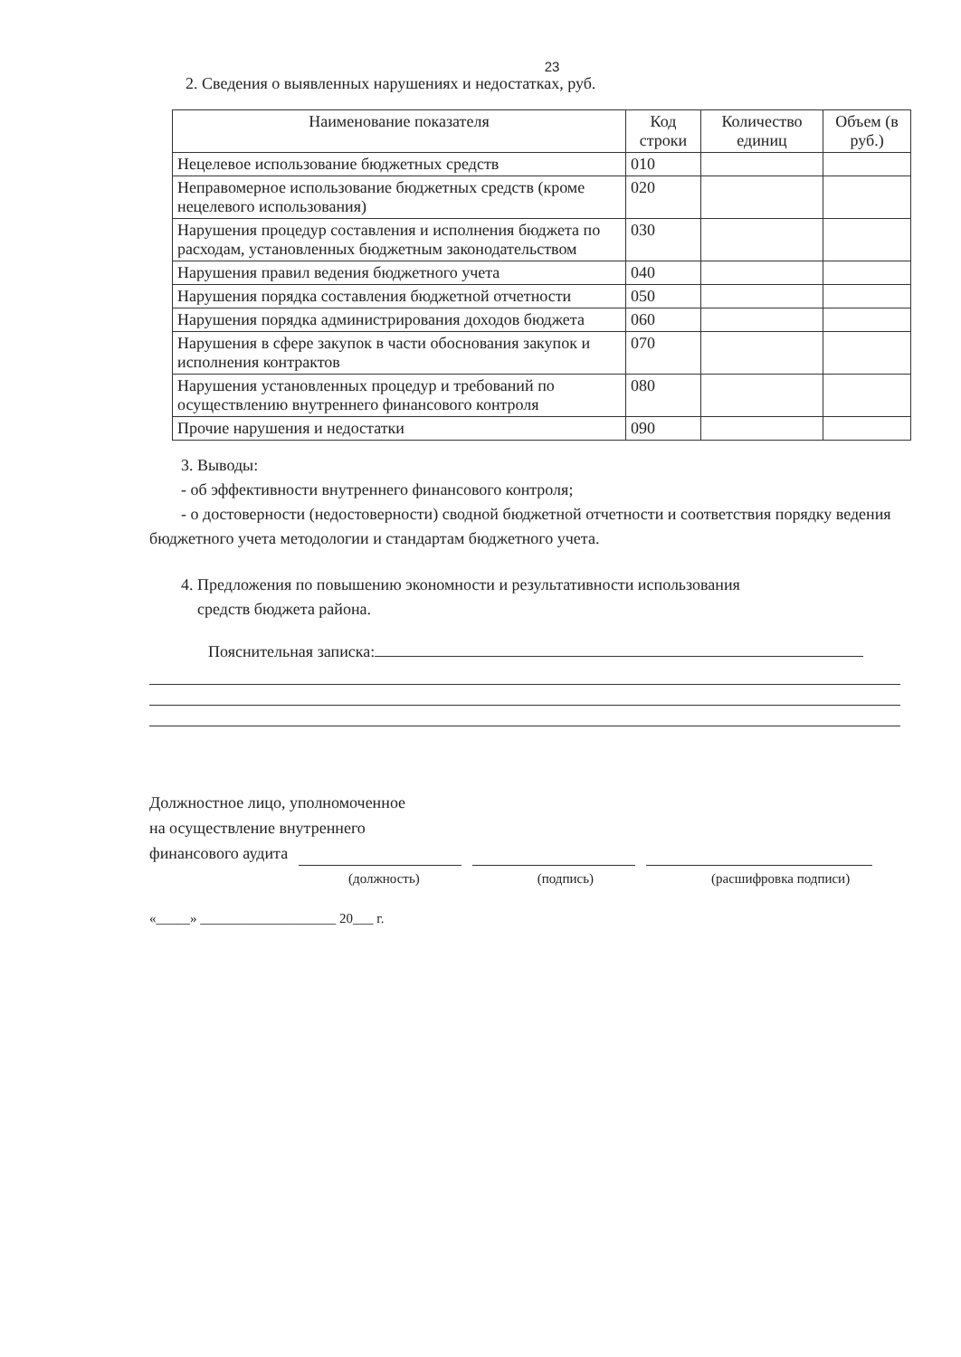23
2. Сведения о выявленных нарушениях и недостатках, руб.
| Наименование показателя | Код строки | Количество единиц | Объем (в руб.) |
| --- | --- | --- | --- |
| Нецелевое использование бюджетных средств | 010 | | |
| Неправомерное использование бюджетных средств (кроме нецелевого использования) | 020 | | |
| Нарушения процедур составления и исполнения бюджета по расходам, установленных бюджетным законодательством | 030 | | |
| Нарушения правил ведения бюджетного учета | 040 | | |
| Нарушения порядка составления бюджетной отчетности | 050 | | |
| Нарушения порядка администрирования доходов бюджета | 060 | | |
| Нарушения в сфере закупок в части обоснования закупок и исполнения контрактов | 070 | | |
| Нарушения установленных процедур и требований по осуществлению внутреннего финансового контроля | 080 | | |
| Прочие нарушения и недостатки | 090 | | |
3. Выводы:
- об эффективности внутреннего финансового контроля;
- о достоверности (недостоверности) сводной бюджетной отчетности и соответствия порядку ведения бюджетного учета методологии и стандартам бюджетного учета.
4. Предложения по повышению экономности и результативности использования
средств бюджета района.
Пояснительная записка:
Должностное лицо, уполномоченное
на осуществление внутреннего
финансового аудита
(должность) (подпись) (расшифровка подписи)
«_____» ____________________ 20___ г.